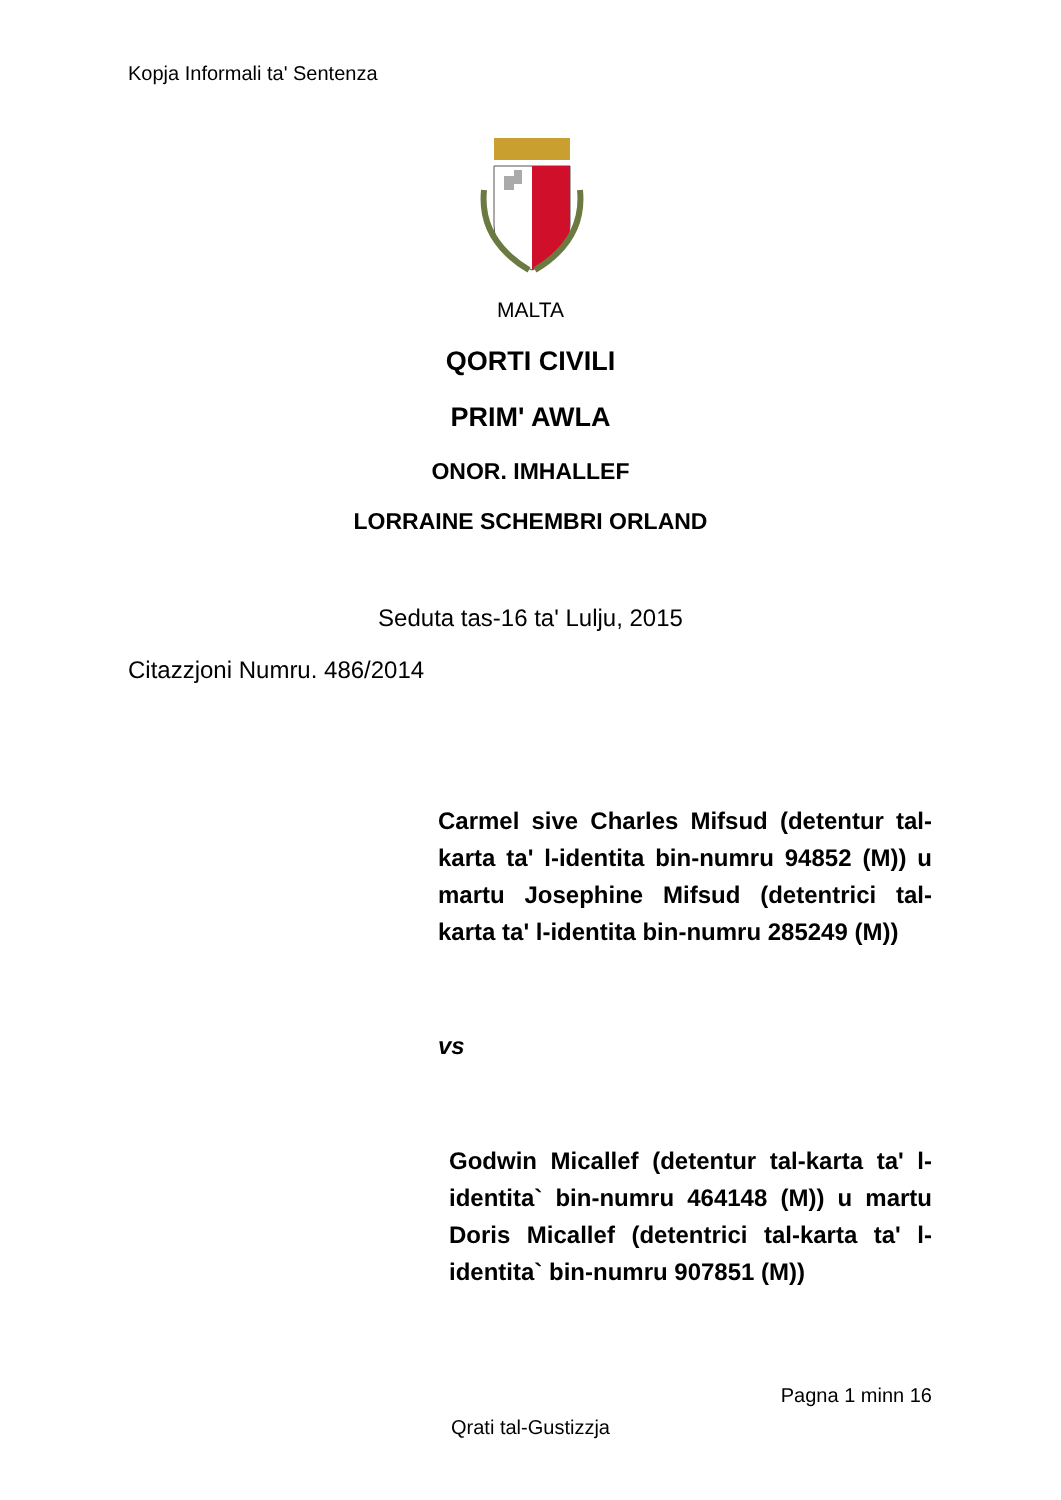Kopja Informali ta' Sentenza
MALTA
QORTI CIVILI
PRIM' AWLA
ONOR. IMHALLEF
LORRAINE SCHEMBRI ORLAND
Seduta tas-16 ta' Lulju, 2015
Citazzjoni Numru. 486/2014
Carmel sive Charles Mifsud (detentur tal-karta ta' l-identita bin-numru 94852 (M)) u martu Josephine Mifsud (detentrici tal-karta ta' l-identita bin-numru 285249 (M))
vs
Godwin Micallef (detentur tal-karta ta' l-identita` bin-numru 464148 (M)) u martu Doris Micallef (detentrici tal-karta ta' l-identita` bin-numru 907851 (M))
Pagna 1 minn 16
Qrati tal-Gustizzja